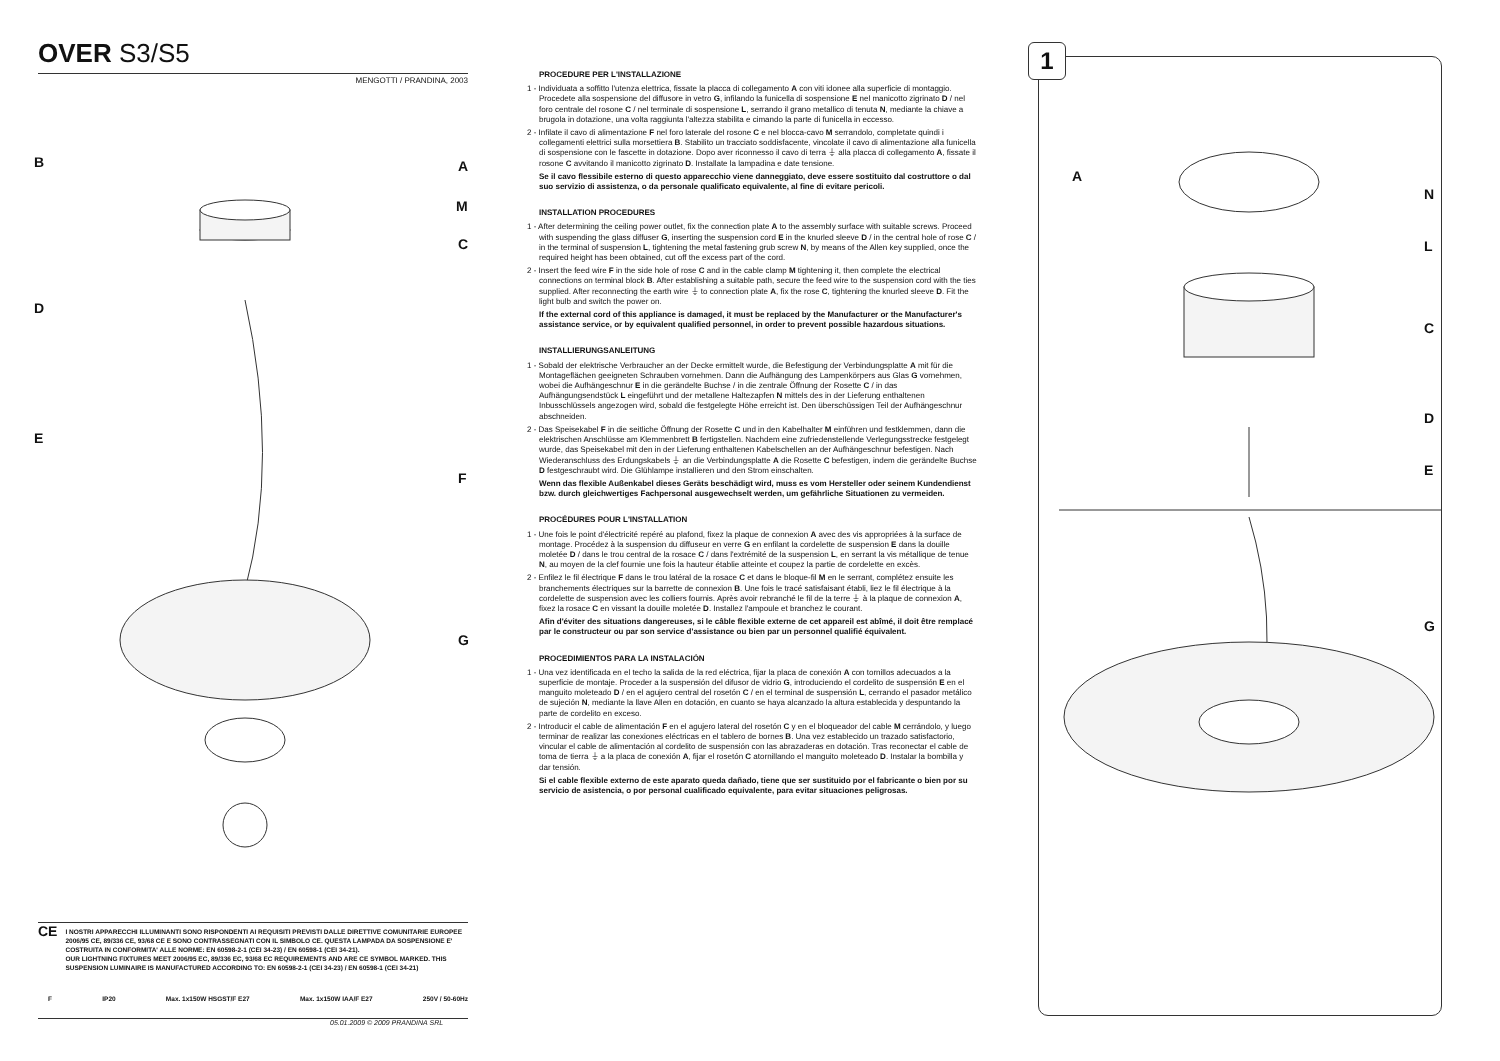OVER S3/S5
MENGOTTI / PRANDINA, 2003
B A
M
C
D
E
F
G
CE
I NOSTRI APPARECCHI ILLUMINANTI SONO RISPONDENTI AI REQUISITI PREVISTI DALLE DIRETTIVE COMUNITARIE EUROPEE 2006/95 CE, 89/336 CE, 93/68 CE E SONO CONTRASSEGNATI CON IL SIMBOLO CE. QUESTA LAMPADA DA SOSPENSIONE E' COSTRUITA IN CONFORMITA' ALLE NORME: EN 60598-2-1 (CEI 34-23) / EN 60598-1 (CEI 34-21).
OUR LIGHTNING FIXTURES MEET 2006/95 EC, 89/336 EC, 93/68 EC REQUIREMENTS AND ARE CE SYMBOL MARKED. THIS SUSPENSION LUMINAIRE IS MANUFACTURED ACCORDING TO: EN 60598-2-1 (CEI 34-23) / EN 60598-1 (CEI 34-21)
F IP20 Max. 1x150W HSGST/F E27 Max. 1x150W IAA/F E27 250V / 50-60Hz
05.01.2009 © 2009 PRANDINA SRL
PROCEDURE PER L'INSTALLAZIONE
1 - Individuata a soffitto l'utenza elettrica, fissate la placca di collegamento A con viti idonee alla superficie di montaggio. Procedete alla sospensione del diffusore in vetro G, infilando la funicella di sospensione E nel manicotto zigrinato D / nel foro centrale del rosone C / nel terminale di sospensione L, serrando il grano metallico di tenuta N, mediante la chiave a brugola in dotazione, una volta raggiunta l'altezza stabilita e cimando la parte di funicella in eccesso.
2 - Infilate il cavo di alimentazione F nel foro laterale del rosone C e nel blocca-cavo M serrandolo, completate quindi i collegamenti elettrici sulla morsettiera B. Stabilito un tracciato soddisfacente, vincolate il cavo di alimentazione alla funicella di sospensione con le fascette in dotazione. Dopo aver riconnesso il cavo di terra ⏚ alla placca di collegamento A, fissate il rosone C avvitando il manicotto zigrinato D. Installate la lampadina e date tensione.
Se il cavo flessibile esterno di questo apparecchio viene danneggiato, deve essere sostituito dal costruttore o dal suo servizio di assistenza, o da personale qualificato equivalente, al fine di evitare pericoli.
INSTALLATION PROCEDURES
1 - After determining the ceiling power outlet, fix the connection plate A to the assembly surface with suitable screws. Proceed with suspending the glass diffuser G, inserting the suspension cord E in the knurled sleeve D / in the central hole of rose C / in the terminal of suspension L, tightening the metal fastening grub screw N, by means of the Allen key supplied, once the required height has been obtained, cut off the excess part of the cord.
2 - Insert the feed wire F in the side hole of rose C and in the cable clamp M tightening it, then complete the electrical connections on terminal block B. After establishing a suitable path, secure the feed wire to the suspension cord with the ties supplied. After reconnecting the earth wire ⏚ to connection plate A, fix the rose C, tightening the knurled sleeve D. Fit the light bulb and switch the power on.
If the external cord of this appliance is damaged, it must be replaced by the Manufacturer or the Manufacturer's assistance service, or by equivalent qualified personnel, in order to prevent possible hazardous situations.
INSTALLIERUNGSANLEITUNG
1 - Sobald der elektrische Verbraucher an der Decke ermittelt wurde, die Befestigung der Verbindungsplatte A mit für die Montageflächen geeigneten Schrauben vornehmen. Dann die Aufhängung des Lampenkörpers aus Glas G vornehmen, wobei die Aufhängeschnur E in die gerändelte Buchse / in die zentrale Öffnung der Rosette C / in das Aufhängungsendstück L eingeführt und der metallene Haltezapfen N mittels des in der Lieferung enthaltenen Inbusschlüssels angezogen wird, sobald die festgelegte Höhe erreicht ist. Den überschüssigen Teil der Aufhängeschnur abschneiden.
2 - Das Speisekabel F in die seitliche Öffnung der Rosette C und in den Kabelhalter M einführen und festklemmen, dann die elektrischen Anschlüsse am Klemmenbrett B fertigstellen. Nachdem eine zufriedenstellende Verlegungsstrecke festgelegt wurde, das Speisekabel mit den in der Lieferung enthaltenen Kabelschellen an der Aufhängeschnur befestigen. Nach Wiederanschluss des Erdungskabels ⏚ an die Verbindungsplatte A die Rosette C befestigen, indem die gerändelte Buchse D festgeschraubt wird. Die Glühlampe installieren und den Strom einschalten.
Wenn das flexible Außenkabel dieses Geräts beschädigt wird, muss es vom Hersteller oder seinem Kundendienst bzw. durch gleichwertiges Fachpersonal ausgewechselt werden, um gefährliche Situationen zu vermeiden.
PROCÉDURES POUR L'INSTALLATION
1 - Une fois le point d'électricité repéré au plafond, fixez la plaque de connexion A avec des vis appropriées à la surface de montage. Procédez à la suspension du diffuseur en verre G en enfilant la cordelette de suspension E dans la douille moletée D / dans le trou central de la rosace C / dans l'extrémité de la suspension L, en serrant la vis métallique de tenue N, au moyen de la clef fournie une fois la hauteur établie atteinte et coupez la partie de cordelette en excès.
2 - Enfilez le fil électrique F dans le trou latéral de la rosace C et dans le bloque-fil M en le serrant, complétez ensuite les branchements électriques sur la barrette de connexion B. Une fois le tracé satisfaisant établi, liez le fil électrique à la cordelette de suspension avec les colliers fournis. Après avoir rebranché le fil de la terre ⏚ à la plaque de connexion A, fixez la rosace C en vissant la douille moletée D. Installez l'ampoule et branchez le courant.
Afin d'éviter des situations dangereuses, si le câble flexible externe de cet appareil est abîmé, il doit être remplacé par le constructeur ou par son service d'assistance ou bien par un personnel qualifié équivalent.
PROCEDIMIENTOS PARA LA INSTALACIÓN
1 - Una vez identificada en el techo la salida de la red eléctrica, fijar la placa de conexión A con tornillos adecuados a la superficie de montaje. Proceder a la suspensión del difusor de vidrio G, introduciendo el cordelito de suspensión E en el manguito moleteado D / en el agujero central del rosetón C / en el terminal de suspensión L, cerrando el pasador metálico de sujeción N, mediante la llave Allen en dotación, en cuanto se haya alcanzado la altura establecida y despuntando la parte de cordelito en exceso.
2 - Introducir el cable de alimentación F en el agujero lateral del rosetón C y en el bloqueador del cable M cerrándolo, y luego terminar de realizar las conexiones eléctricas en el tablero de bornes B. Una vez establecido un trazado satisfactorio, vincular el cable de alimentación al cordelito de suspensión con las abrazaderas en dotación. Tras reconectar el cable de toma de tierra ⏚ a la placa de conexión A, fijar el rosetón C atornillando el manguito moleteado D. Instalar la bombilla y dar tensión.
Si el cable flexible externo de este aparato queda dañado, tiene que ser sustituido por el fabricante o bien por su servicio de asistencia, o por personal cualificado equivalente, para evitar situaciones peligrosas.
1
A
N
L
C
D
E
G